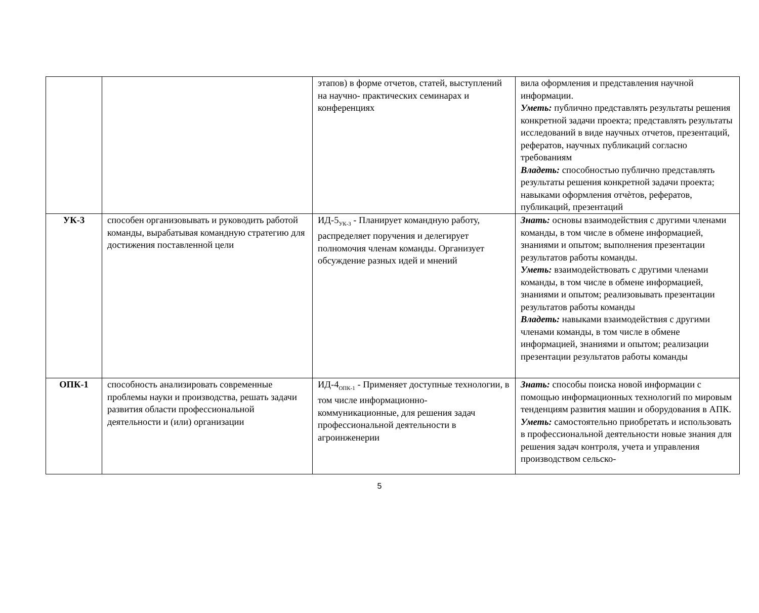| | | этапов) в форме отчетов, статей, выступлений на научно- практических семинарах и конференциях | вила оформления и представления научной информации. Уметь: публично представлять результаты решения конкретной задачи проекта; представлять результаты исследований в виде научных отчетов, презентаций, рефератов, научных публикаций согласно требованиям Владеть: способностью публично представлять результаты решения конкретной задачи проекта; навыками оформления отчѐтов, рефератов, публикаций, презентаций |
| УК-3 | способен организовывать и руководить работой команды, вырабатывая командную стратегию для достижения поставленной цели | ИД-5<sub>УК-3</sub> - Планирует командную работу, распределяет поручения и делегирует полномочия членам команды. Организует обсуждение разных идей и мнений | Знать: основы взаимодействия с другими членами команды, в том числе в обмене информацией, знаниями и опытом; выполнения презентации результатов работы команды. Уметь: взаимодействовать с другими членами команды, в том числе в обмене информацией, знаниями и опытом; реализовывать презентации результатов работы команды Владеть: навыками взаимодействия с другими членами команды, в том числе в обмене информацией, знаниями и опытом; реализации презентации результатов работы команды |
| ОПК-1 | способность анализировать современные проблемы науки и производства, решать задачи развития области профессиональной деятельности и (или) организации | ИД-4<sub>ОПК-1</sub> - Применяет доступные технологии, в том числе информационно- коммуникационные, для решения задач профессиональной деятельности в агроинженерии | Знать: способы поиска новой информации с помощью информационных технологий по мировым тенденциям развития машин и оборудования в АПК. Уметь: самостоятельно приобретать и использовать в профессиональной деятельности новые знания для решения задач контроля, учета и управления производством сельско- |
5